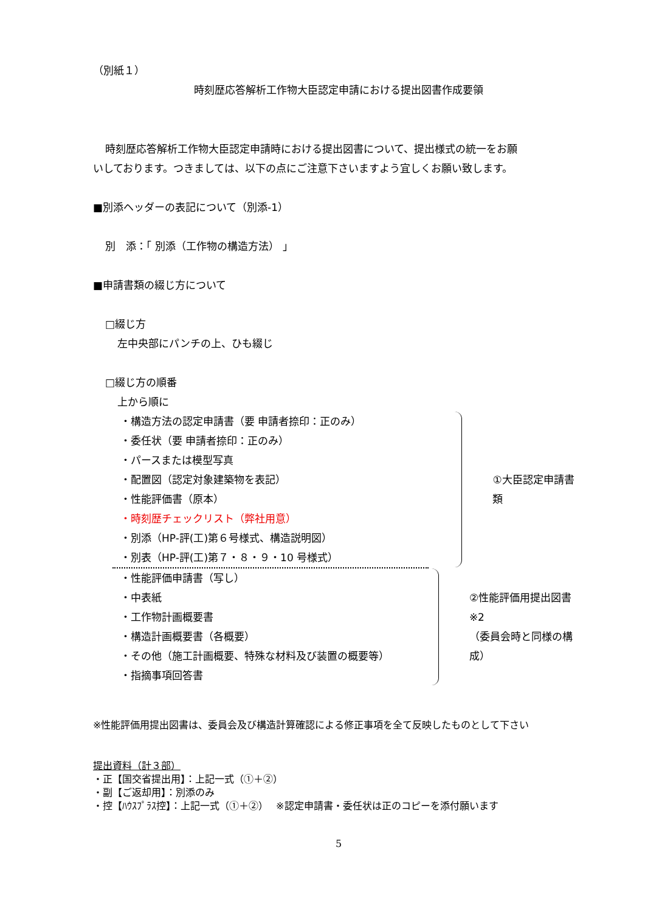（別紙１）
時刻歴応答解析工作物大臣認定申請における提出図書作成要領
時刻歴応答解析工作物大臣認定申請時における提出図書について、提出様式の統一をお願
いしております。つきましては、以下の点にご注意下さいますよう宜しくお願い致します。
■別添ヘッダーの表記について（別添-1）
別　添：「 別添（工作物の構造方法） 」
■申請書類の綴じ方について
□綴じ方
左中央部にパンチの上、ひも綴じ
□綴じ方の順番
上から順に
・構造方法の認定申請書（要 申請者捺印：正のみ）
・委任状（要 申請者捺印：正のみ）
・パースまたは模型写真
・配置図（認定対象建築物を表記）
・性能評価書（原本）
・時刻歴チェックリスト（弊社用意）
・別添（HP-評(工)第６号様式、構造説明図）
・別表（HP-評(工)第７・８・９・10 号様式）
①大臣認定申請書類
・性能評価申請書（写し）
・中表紙
・工作物計画概要書
・構造計画概要書（各概要）
・その他（施工計画概要、特殊な材料及び装置の概要等）
・指摘事項回答書
②性能評価用提出図書 ※2
（委員会時と同様の構成）
※性能評価用提出図書は、委員会及び構造計算確認による修正事項を全て反映したものとして下さい
提出資料（計３部）
・正【国交省提出用】：上記一式（①＋②）
・副【ご返却用】：別添のみ
・控【ﾊｳｽﾌﾟﾗｽ控】：上記一式（①＋②）　 ※認定申請書・委任状は正のコピーを添付願います
5